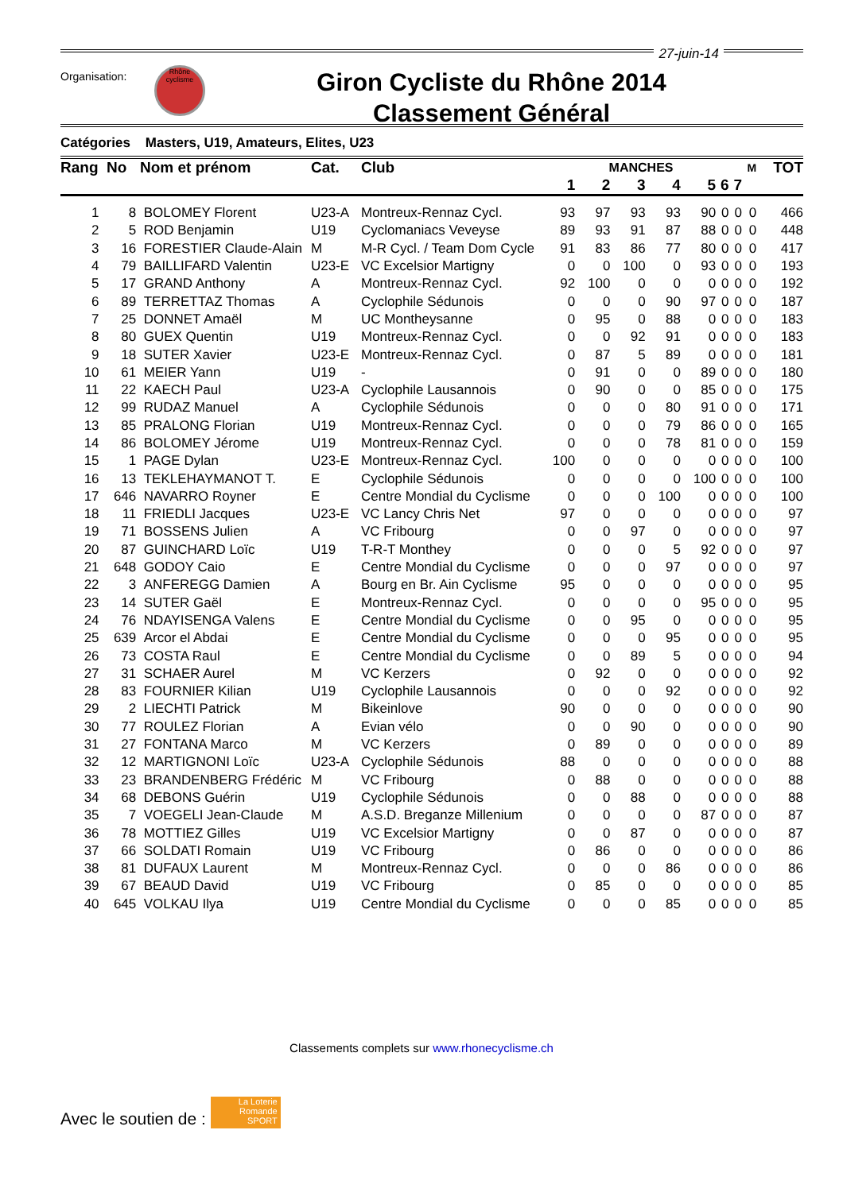27-juin-14
Organisation:
Rhône cyclisme
Giron Cycliste du Rhône 2014
Classement Général
Catégories Masters, U19, Amateurs, Elites, U23
| Rang | No | Nom et prénom | Cat. | Club | MANCHES | | | | | | | M | TOT |
| --- | --- | --- | --- | --- | --- | --- | --- | --- | --- | --- | --- | --- | --- |
| | | | | | 1 | 2 | 3 | 4 | 5 | 6 | 7 | | |
| 1 | 8 | BOLOMEY Florent | U23-A | Montreux-Rennaz Cycl. | 93 | 97 | 93 | 93 | 90 | 0 | 0 | 0 | 466 |
| 2 | 5 | ROD Benjamin | U19 | Cyclomaniacs Veveyse | 89 | 93 | 91 | 87 | 88 | 0 | 0 | 0 | 448 |
| 3 | 16 | FORESTIER Claude-Alain | M | M-R Cycl. / Team Dom Cycle | 91 | 83 | 86 | 77 | 80 | 0 | 0 | 0 | 417 |
| 4 | 79 | BAILLIFARD Valentin | U23-E | VC Excelsior Martigny | 0 | 0 | 100 | 0 | 93 | 0 | 0 | 0 | 193 |
| 5 | 17 | GRAND Anthony | A | Montreux-Rennaz Cycl. | 92 | 100 | 0 | 0 | 0 | 0 | 0 | 0 | 192 |
| 6 | 89 | TERRETTAZ Thomas | A | Cyclophile Sédunois | 0 | 0 | 0 | 90 | 97 | 0 | 0 | 0 | 187 |
| 7 | 25 | DONNET Amaël | M | UC Montheysanne | 0 | 95 | 0 | 88 | 0 | 0 | 0 | 0 | 183 |
| 8 | 80 | GUEX Quentin | U19 | Montreux-Rennaz Cycl. | 0 | 0 | 92 | 91 | 0 | 0 | 0 | 0 | 183 |
| 9 | 18 | SUTER Xavier | U23-E | Montreux-Rennaz Cycl. | 0 | 87 | 5 | 89 | 0 | 0 | 0 | 0 | 181 |
| 10 | 61 | MEIER Yann | U19 | - | 0 | 91 | 0 | 0 | 89 | 0 | 0 | 0 | 180 |
| 11 | 22 | KAECH Paul | U23-A | Cyclophile Lausannois | 0 | 90 | 0 | 0 | 85 | 0 | 0 | 0 | 175 |
| 12 | 99 | RUDAZ Manuel | A | Cyclophile Sédunois | 0 | 0 | 0 | 80 | 91 | 0 | 0 | 0 | 171 |
| 13 | 85 | PRALONG Florian | U19 | Montreux-Rennaz Cycl. | 0 | 0 | 0 | 79 | 86 | 0 | 0 | 0 | 165 |
| 14 | 86 | BOLOMEY Jérome | U19 | Montreux-Rennaz Cycl. | 0 | 0 | 0 | 78 | 81 | 0 | 0 | 0 | 159 |
| 15 | 1 | PAGE Dylan | U23-E | Montreux-Rennaz Cycl. | 100 | 0 | 0 | 0 | 0 | 0 | 0 | 0 | 100 |
| 16 | 13 | TEKLEHAYMANOT T. | E | Cyclophile Sédunois | 0 | 0 | 0 | 0 | 100 | 0 | 0 | 0 | 100 |
| 17 | 646 | NAVARRO Royner | E | Centre Mondial du Cyclisme | 0 | 0 | 0 | 100 | 0 | 0 | 0 | 0 | 100 |
| 18 | 11 | FRIEDLI Jacques | U23-E | VC Lancy Chris Net | 97 | 0 | 0 | 0 | 0 | 0 | 0 | 0 | 97 |
| 19 | 71 | BOSSENS Julien | A | VC Fribourg | 0 | 0 | 97 | 0 | 0 | 0 | 0 | 0 | 97 |
| 20 | 87 | GUINCHARD Loïc | U19 | T-R-T Monthey | 0 | 0 | 0 | 5 | 92 | 0 | 0 | 0 | 97 |
| 21 | 648 | GODOY Caio | E | Centre Mondial du Cyclisme | 0 | 0 | 0 | 97 | 0 | 0 | 0 | 0 | 97 |
| 22 | 3 | ANFEREGG Damien | A | Bourg en Br. Ain Cyclisme | 95 | 0 | 0 | 0 | 0 | 0 | 0 | 0 | 95 |
| 23 | 14 | SUTER Gaël | E | Montreux-Rennaz Cycl. | 0 | 0 | 0 | 0 | 95 | 0 | 0 | 0 | 95 |
| 24 | 76 | NDAYISENGA Valens | E | Centre Mondial du Cyclisme | 0 | 0 | 95 | 0 | 0 | 0 | 0 | 0 | 95 |
| 25 | 639 | Arcor el Abdai | E | Centre Mondial du Cyclisme | 0 | 0 | 0 | 95 | 0 | 0 | 0 | 0 | 95 |
| 26 | 73 | COSTA Raul | E | Centre Mondial du Cyclisme | 0 | 0 | 89 | 5 | 0 | 0 | 0 | 0 | 94 |
| 27 | 31 | SCHAER Aurel | M | VC Kerzers | 0 | 92 | 0 | 0 | 0 | 0 | 0 | 0 | 92 |
| 28 | 83 | FOURNIER Kilian | U19 | Cyclophile Lausannois | 0 | 0 | 0 | 92 | 0 | 0 | 0 | 0 | 92 |
| 29 | 2 | LIECHTI Patrick | M | Bikeinlove | 90 | 0 | 0 | 0 | 0 | 0 | 0 | 0 | 90 |
| 30 | 77 | ROULEZ Florian | A | Evian vélo | 0 | 0 | 90 | 0 | 0 | 0 | 0 | 0 | 90 |
| 31 | 27 | FONTANA Marco | M | VC Kerzers | 0 | 89 | 0 | 0 | 0 | 0 | 0 | 0 | 89 |
| 32 | 12 | MARTIGNONI Loïc | U23-A | Cyclophile Sédunois | 88 | 0 | 0 | 0 | 0 | 0 | 0 | 0 | 88 |
| 33 | 23 | BRANDENBERG Frédéric | M | VC Fribourg | 0 | 88 | 0 | 0 | 0 | 0 | 0 | 0 | 88 |
| 34 | 68 | DEBONS Guérin | U19 | Cyclophile Sédunois | 0 | 0 | 88 | 0 | 0 | 0 | 0 | 0 | 88 |
| 35 | 7 | VOEGELI Jean-Claude | M | A.S.D. Breganze Millenium | 0 | 0 | 0 | 0 | 87 | 0 | 0 | 0 | 87 |
| 36 | 78 | MOTTIEZ Gilles | U19 | VC Excelsior Martigny | 0 | 0 | 87 | 0 | 0 | 0 | 0 | 0 | 87 |
| 37 | 66 | SOLDATI Romain | U19 | VC Fribourg | 0 | 86 | 0 | 0 | 0 | 0 | 0 | 0 | 86 |
| 38 | 81 | DUFAUX Laurent | M | Montreux-Rennaz Cycl. | 0 | 0 | 0 | 86 | 0 | 0 | 0 | 0 | 86 |
| 39 | 67 | BEAUD David | U19 | VC Fribourg | 0 | 85 | 0 | 0 | 0 | 0 | 0 | 0 | 85 |
| 40 | 645 | VOLKAU Ilya | U19 | Centre Mondial du Cyclisme | 0 | 0 | 0 | 85 | 0 | 0 | 0 | 0 | 85 |
Classements complets sur www.rhonecyclisme.ch
Avec le soutien de : La Loterie Romande SPORT